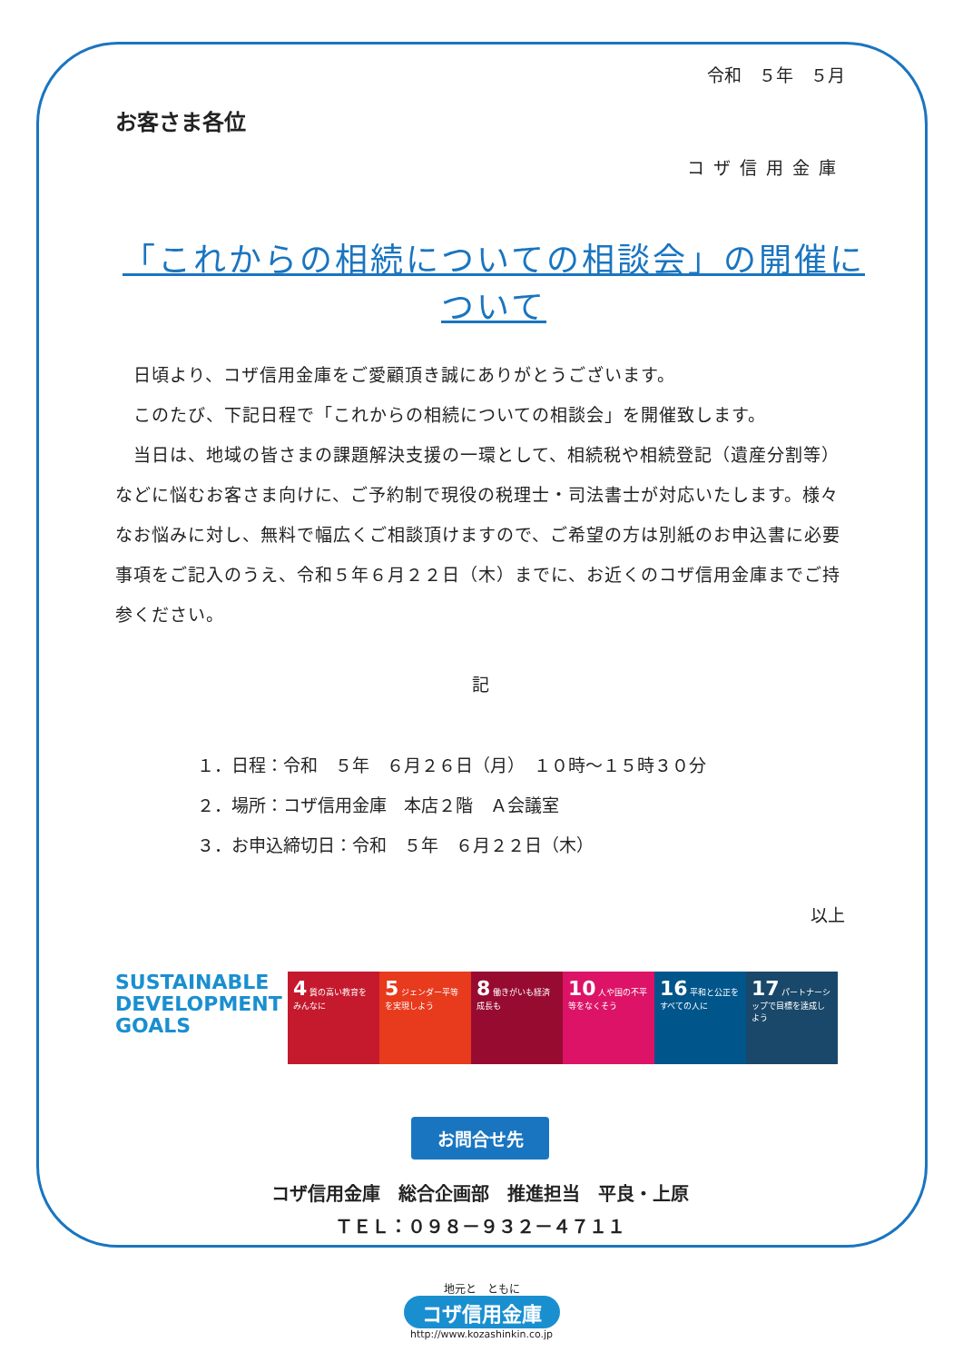令和　５年　５月
お客さま各位
コザ信用金庫
「これからの相続についての相談会」の開催について
　日頃より、コザ信用金庫をご愛顧頂き誠にありがとうございます。
　このたび、下記日程で「これからの相続についての相談会」を開催致します。
　当日は、地域の皆さまの課題解決支援の一環として、相続税や相続登記（遺産分割等）などに悩むお客さま向けに、ご予約制で現役の税理士・司法書士が対応いたします。様々なお悩みに対し、無料で幅広くご相談頂けますので、ご希望の方は別紙のお申込書に必要事項をご記入のうえ、令和５年６月２２日（木）までに、お近くのコザ信用金庫までご持参ください。
記
１．日程：令和　５年　６月２６日（月）　１０時～１５時３０分
２．場所：コザ信用金庫　本店２階　Ａ会議室
３．お申込締切日：令和　５年　６月２２日（木）
以上
SUSTAINABLE DEVELOPMENT GOALS
4 質の高い教育をみんなに
5 ジェンダー平等を実現しよう
8 働きがいも経済成長も
10 人や国の不平等をなくそう
16 平和と公正をすべての人に
17 パートナーシップで目標を達成しよう
お問合せ先
コザ信用金庫　総合企画部　推進担当　平良・上原
ＴＥＬ：０９８－９３２－４７１１
地元と　ともに
コザ信用金庫
http://www.kozashinkin.co.jp